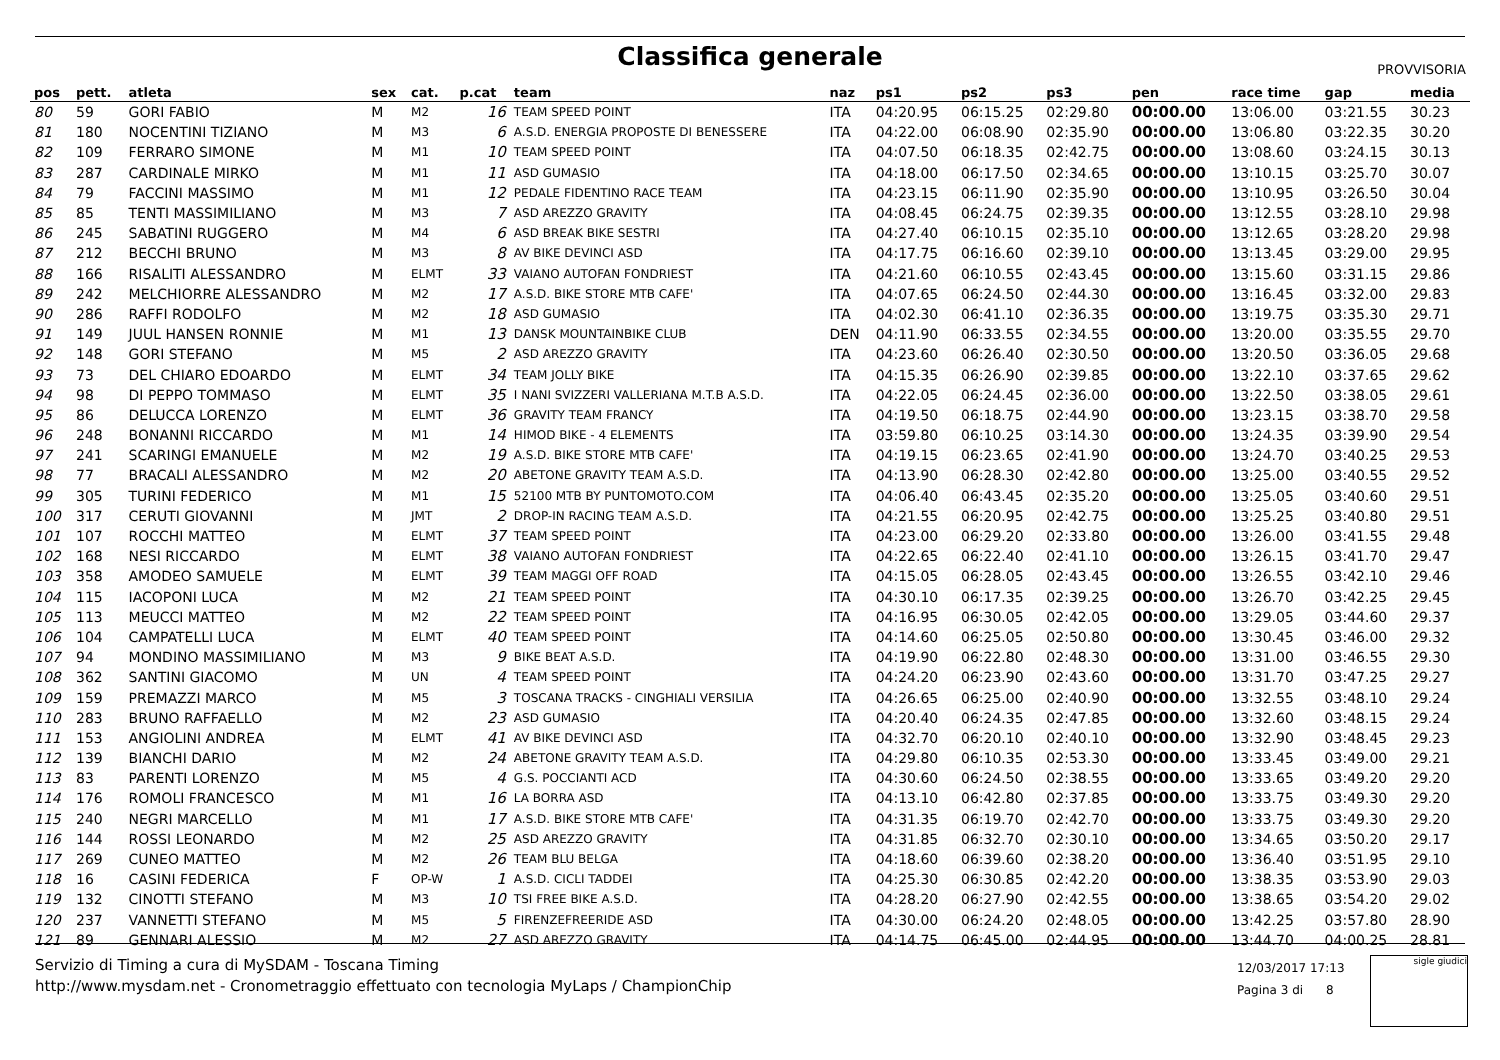Classifica generale
PROVVISORIA
| pos | pett. | atleta | sex | cat. | p.cat | team | naz | ps1 | ps2 | ps3 | pen | race time | gap | media |
| --- | --- | --- | --- | --- | --- | --- | --- | --- | --- | --- | --- | --- | --- | --- |
| 80 | 59 | GORI FABIO | M | M2 | 16 | TEAM SPEED POINT | ITA | 04:20.95 | 06:15.25 | 02:29.80 | 00:00.00 | 13:06.00 | 03:21.55 | 30.23 |
| 81 | 180 | NOCENTINI TIZIANO | M | M3 | 6 | A.S.D. ENERGIA PROPOSTE DI BENESSERE | ITA | 04:22.00 | 06:08.90 | 02:35.90 | 00:00.00 | 13:06.80 | 03:22.35 | 30.20 |
| 82 | 109 | FERRARO SIMONE | M | M1 | 10 | TEAM SPEED POINT | ITA | 04:07.50 | 06:18.35 | 02:42.75 | 00:00.00 | 13:08.60 | 03:24.15 | 30.13 |
| 83 | 287 | CARDINALE MIRKO | M | M1 | 11 | ASD GUMASIO | ITA | 04:18.00 | 06:17.50 | 02:34.65 | 00:00.00 | 13:10.15 | 03:25.70 | 30.07 |
| 84 | 79 | FACCINI MASSIMO | M | M1 | 12 | PEDALE FIDENTINO RACE TEAM | ITA | 04:23.15 | 06:11.90 | 02:35.90 | 00:00.00 | 13:10.95 | 03:26.50 | 30.04 |
| 85 | 85 | TENTI MASSIMILIANO | M | M3 | 7 | ASD AREZZO GRAVITY | ITA | 04:08.45 | 06:24.75 | 02:39.35 | 00:00.00 | 13:12.55 | 03:28.10 | 29.98 |
| 86 | 245 | SABATINI RUGGERO | M | M4 | 6 | ASD BREAK BIKE SESTRI | ITA | 04:27.40 | 06:10.15 | 02:35.10 | 00:00.00 | 13:12.65 | 03:28.20 | 29.98 |
| 87 | 212 | BECCHI BRUNO | M | M3 | 8 | AV BIKE DEVINCI ASD | ITA | 04:17.75 | 06:16.60 | 02:39.10 | 00:00.00 | 13:13.45 | 03:29.00 | 29.95 |
| 88 | 166 | RISALITI ALESSANDRO | M | ELMT | 33 | VAIANO AUTOFAN FONDRIEST | ITA | 04:21.60 | 06:10.55 | 02:43.45 | 00:00.00 | 13:15.60 | 03:31.15 | 29.86 |
| 89 | 242 | MELCHIORRE ALESSANDRO | M | M2 | 17 | A.S.D. BIKE STORE MTB CAFE' | ITA | 04:07.65 | 06:24.50 | 02:44.30 | 00:00.00 | 13:16.45 | 03:32.00 | 29.83 |
| 90 | 286 | RAFFI RODOLFO | M | M2 | 18 | ASD GUMASIO | ITA | 04:02.30 | 06:41.10 | 02:36.35 | 00:00.00 | 13:19.75 | 03:35.30 | 29.71 |
| 91 | 149 | JUUL HANSEN RONNIE | M | M1 | 13 | DANSK MOUNTAINBIKE CLUB | DEN | 04:11.90 | 06:33.55 | 02:34.55 | 00:00.00 | 13:20.00 | 03:35.55 | 29.70 |
| 92 | 148 | GORI STEFANO | M | M5 | 2 | ASD AREZZO GRAVITY | ITA | 04:23.60 | 06:26.40 | 02:30.50 | 00:00.00 | 13:20.50 | 03:36.05 | 29.68 |
| 93 | 73 | DEL CHIARO EDOARDO | M | ELMT | 34 | TEAM JOLLY BIKE | ITA | 04:15.35 | 06:26.90 | 02:39.85 | 00:00.00 | 13:22.10 | 03:37.65 | 29.62 |
| 94 | 98 | DI PEPPO TOMMASO | M | ELMT | 35 | I NANI SVIZZERI VALLERIANA M.T.B A.S.D. | ITA | 04:22.05 | 06:24.45 | 02:36.00 | 00:00.00 | 13:22.50 | 03:38.05 | 29.61 |
| 95 | 86 | DELUCCA LORENZO | M | ELMT | 36 | GRAVITY TEAM FRANCY | ITA | 04:19.50 | 06:18.75 | 02:44.90 | 00:00.00 | 13:23.15 | 03:38.70 | 29.58 |
| 96 | 248 | BONANNI RICCARDO | M | M1 | 14 | HIMOD BIKE - 4 ELEMENTS | ITA | 03:59.80 | 06:10.25 | 03:14.30 | 00:00.00 | 13:24.35 | 03:39.90 | 29.54 |
| 97 | 241 | SCARINGI EMANUELE | M | M2 | 19 | A.S.D. BIKE STORE MTB CAFE' | ITA | 04:19.15 | 06:23.65 | 02:41.90 | 00:00.00 | 13:24.70 | 03:40.25 | 29.53 |
| 98 | 77 | BRACALI ALESSANDRO | M | M2 | 20 | ABETONE GRAVITY TEAM A.S.D. | ITA | 04:13.90 | 06:28.30 | 02:42.80 | 00:00.00 | 13:25.00 | 03:40.55 | 29.52 |
| 99 | 305 | TURINI FEDERICO | M | M1 | 15 | 52100 MTB BY PUNTOMOTO.COM | ITA | 04:06.40 | 06:43.45 | 02:35.20 | 00:00.00 | 13:25.05 | 03:40.60 | 29.51 |
| 100 | 317 | CERUTI GIOVANNI | M | JMT | 2 | DROP-IN RACING TEAM A.S.D. | ITA | 04:21.55 | 06:20.95 | 02:42.75 | 00:00.00 | 13:25.25 | 03:40.80 | 29.51 |
| 101 | 107 | ROCCHI MATTEO | M | ELMT | 37 | TEAM SPEED POINT | ITA | 04:23.00 | 06:29.20 | 02:33.80 | 00:00.00 | 13:26.00 | 03:41.55 | 29.48 |
| 102 | 168 | NESI RICCARDO | M | ELMT | 38 | VAIANO AUTOFAN FONDRIEST | ITA | 04:22.65 | 06:22.40 | 02:41.10 | 00:00.00 | 13:26.15 | 03:41.70 | 29.47 |
| 103 | 358 | AMODEO SAMUELE | M | ELMT | 39 | TEAM MAGGI OFF ROAD | ITA | 04:15.05 | 06:28.05 | 02:43.45 | 00:00.00 | 13:26.55 | 03:42.10 | 29.46 |
| 104 | 115 | IACOPONI LUCA | M | M2 | 21 | TEAM SPEED POINT | ITA | 04:30.10 | 06:17.35 | 02:39.25 | 00:00.00 | 13:26.70 | 03:42.25 | 29.45 |
| 105 | 113 | MEUCCI MATTEO | M | M2 | 22 | TEAM SPEED POINT | ITA | 04:16.95 | 06:30.05 | 02:42.05 | 00:00.00 | 13:29.05 | 03:44.60 | 29.37 |
| 106 | 104 | CAMPATELLI LUCA | M | ELMT | 40 | TEAM SPEED POINT | ITA | 04:14.60 | 06:25.05 | 02:50.80 | 00:00.00 | 13:30.45 | 03:46.00 | 29.32 |
| 107 | 94 | MONDINO MASSIMILIANO | M | M3 | 9 | BIKE BEAT A.S.D. | ITA | 04:19.90 | 06:22.80 | 02:48.30 | 00:00.00 | 13:31.00 | 03:46.55 | 29.30 |
| 108 | 362 | SANTINI GIACOMO | M | UN | 4 | TEAM SPEED POINT | ITA | 04:24.20 | 06:23.90 | 02:43.60 | 00:00.00 | 13:31.70 | 03:47.25 | 29.27 |
| 109 | 159 | PREMAZZI MARCO | M | M5 | 3 | TOSCANA TRACKS - CINGHIALI VERSILIA | ITA | 04:26.65 | 06:25.00 | 02:40.90 | 00:00.00 | 13:32.55 | 03:48.10 | 29.24 |
| 110 | 283 | BRUNO RAFFAELLO | M | M2 | 23 | ASD GUMASIO | ITA | 04:20.40 | 06:24.35 | 02:47.85 | 00:00.00 | 13:32.60 | 03:48.15 | 29.24 |
| 111 | 153 | ANGIOLINI ANDREA | M | ELMT | 41 | AV BIKE DEVINCI ASD | ITA | 04:32.70 | 06:20.10 | 02:40.10 | 00:00.00 | 13:32.90 | 03:48.45 | 29.23 |
| 112 | 139 | BIANCHI DARIO | M | M2 | 24 | ABETONE GRAVITY TEAM A.S.D. | ITA | 04:29.80 | 06:10.35 | 02:53.30 | 00:00.00 | 13:33.45 | 03:49.00 | 29.21 |
| 113 | 83 | PARENTI LORENZO | M | M5 | 4 | G.S. POCCIANTI ACD | ITA | 04:30.60 | 06:24.50 | 02:38.55 | 00:00.00 | 13:33.65 | 03:49.20 | 29.20 |
| 114 | 176 | ROMOLI FRANCESCO | M | M1 | 16 | LA BORRA ASD | ITA | 04:13.10 | 06:42.80 | 02:37.85 | 00:00.00 | 13:33.75 | 03:49.30 | 29.20 |
| 115 | 240 | NEGRI MARCELLO | M | M1 | 17 | A.S.D. BIKE STORE MTB CAFE' | ITA | 04:31.35 | 06:19.70 | 02:42.70 | 00:00.00 | 13:33.75 | 03:49.30 | 29.20 |
| 116 | 144 | ROSSI LEONARDO | M | M2 | 25 | ASD AREZZO GRAVITY | ITA | 04:31.85 | 06:32.70 | 02:30.10 | 00:00.00 | 13:34.65 | 03:50.20 | 29.17 |
| 117 | 269 | CUNEO MATTEO | M | M2 | 26 | TEAM BLU BELGA | ITA | 04:18.60 | 06:39.60 | 02:38.20 | 00:00.00 | 13:36.40 | 03:51.95 | 29.10 |
| 118 | 16 | CASINI FEDERICA | F | OP-W | 1 | A.S.D. CICLI TADDEI | ITA | 04:25.30 | 06:30.85 | 02:42.20 | 00:00.00 | 13:38.35 | 03:53.90 | 29.03 |
| 119 | 132 | CINOTTI STEFANO | M | M3 | 10 | TSI FREE BIKE A.S.D. | ITA | 04:28.20 | 06:27.90 | 02:42.55 | 00:00.00 | 13:38.65 | 03:54.20 | 29.02 |
| 120 | 237 | VANNETTI STEFANO | M | M5 | 5 | FIRENZEFREERIDE ASD | ITA | 04:30.00 | 06:24.20 | 02:48.05 | 00:00.00 | 13:42.25 | 03:57.80 | 28.90 |
| 121 | 89 | GENNARI ALESSIO | M | M2 | 27 | ASD AREZZO GRAVITY | ITA | 04:14.75 | 06:45.00 | 02:44.95 | 00:00.00 | 13:44.70 | 04:00.25 | 28.81 |
Servizio di Timing a cura di MySDAM - Toscana Timing
http://www.mysdam.net - Cronometraggio effettuato con tecnologia MyLaps / ChampionChip
12/03/2017 17:13
Pagina 3 di 8
sigle giudici